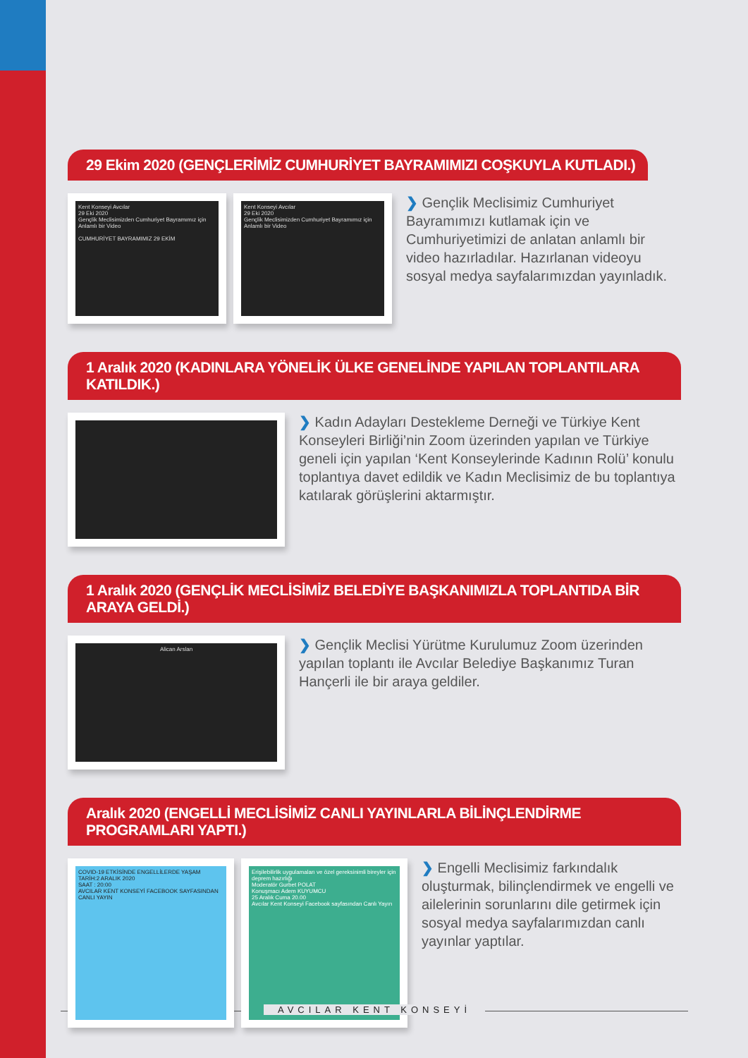29 Ekim 2020 (GENÇLERİMİZ CUMHURİYET BAYRAMIMIZI COŞKUYLA KUTLADI.)
Kent Konseyi Avcılar
29 Eki 2020
Gençlik Meclisimizden Cumhuriyet Bayramımız için Anlamlı bir Video
CUMHURİYET BAYRAMIMIZ 29 EKİM
Kent Konseyi Avcılar
29 Eki 2020
Gençlik Meclisimizden Cumhuriyet Bayramımız için Anlamlı bir Video
❯ Gençlik Meclisimiz Cumhuriyet Bayramımızı kutlamak için ve Cumhuriyetimizi de anlatan anlamlı bir video hazırladılar. Hazırlanan videoyu sosyal medya sayfalarımızdan yayınladık.
1 Aralık 2020 (KADINLARA YÖNELİK ÜLKE GENELİNDE YAPILAN TOPLANTILARA KATILDIK.)
❯ Kadın Adayları Destekleme Derneği ve Türkiye Kent Konseyleri Birliği’nin Zoom üzerinden yapılan ve Türkiye geneli için yapılan ‘Kent Konseylerinde Kadının Rolü’ konulu toplantıya davet edildik ve Kadın Meclisimiz de bu toplantıya katılarak görüşlerini aktarmıştır.
1 Aralık 2020 (GENÇLİK MECLİSİMİZ BELEDİYE BAŞKANIMIZLA TOPLANTIDA BİR ARAYA GELDİ.)
Alican Arslan
❯ Gençlik Meclisi Yürütme Kurulumuz Zoom üzerinden yapılan toplantı ile Avcılar Belediye Başkanımız Turan Hançerli ile bir araya geldiler.
Aralık 2020 (ENGELLİ MECLİSİMİZ CANLI YAYINLARLA BİLİNÇLENDİRME PROGRAMLARI YAPTI.)
COVID-19 ETKİSİNDE ENGELLİLERDE YAŞAM
TARİH:2 ARALIK 2020
SAAT : 20:00
AVCILAR KENT KONSEYİ FACEBOOK SAYFASINDAN CANLI YAYIN
Erişilebilirlik uygulamaları ve özel gereksinimli bireyler için deprem hazırlığı
Moderatör Gurbet POLAT
Konuşmacı Adem KUYUMCU
25 Aralık Cuma 20.00
Avcılar Kent Konseyi Facebook sayfasından Canlı Yayın
❯ Engelli Meclisimiz farkındalık oluşturmak, bilinçlendirmek ve engelli ve ailelerinin sorunlarını dile getirmek için sosyal medya sayfalarımızdan canlı yayınlar yaptılar.
AVCILAR KENT KONSEYİ